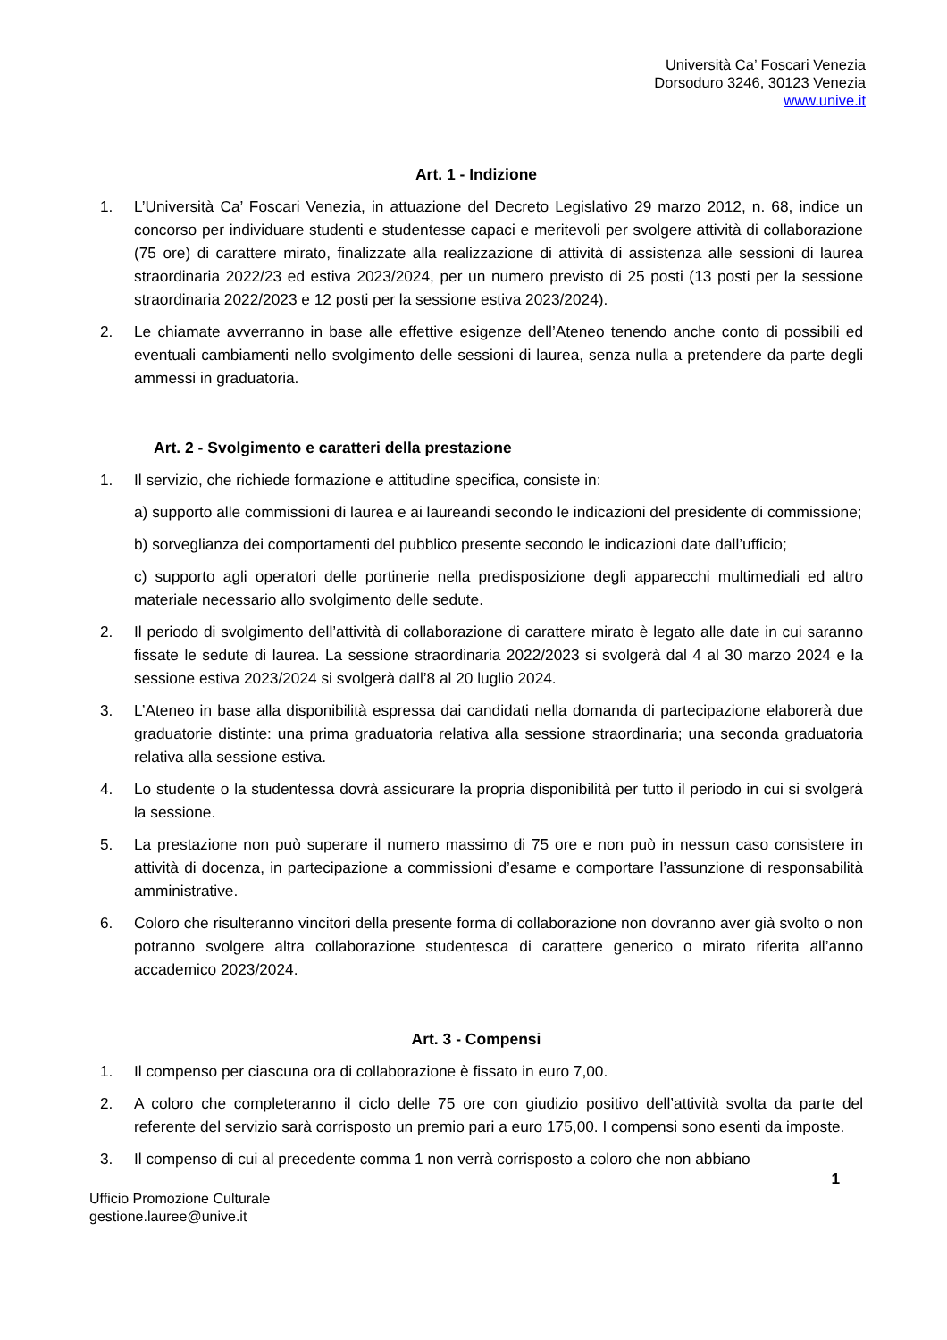Università Ca’ Foscari Venezia
Dorsoduro 3246, 30123 Venezia
www.unive.it
Art. 1 - Indizione
1. L’Università Ca’ Foscari Venezia, in attuazione del Decreto Legislativo 29 marzo 2012, n. 68, indice un concorso per individuare studenti e studentesse capaci e meritevoli per svolgere attività di collaborazione (75 ore) di carattere mirato, finalizzate alla realizzazione di attività di assistenza alle sessioni di laurea straordinaria 2022/23 ed estiva 2023/2024, per un numero previsto di 25 posti (13 posti per la sessione straordinaria 2022/2023 e 12 posti per la sessione estiva 2023/2024).
2. Le chiamate avverranno in base alle effettive esigenze dell’Ateneo tenendo anche conto di possibili ed eventuali cambiamenti nello svolgimento delle sessioni di laurea, senza nulla a pretendere da parte degli ammessi in graduatoria.
Art. 2 - Svolgimento e caratteri della prestazione
1. Il servizio, che richiede formazione e attitudine specifica, consiste in:
a) supporto alle commissioni di laurea e ai laureandi secondo le indicazioni del presidente di commissione;
b) sorveglianza dei comportamenti del pubblico presente secondo le indicazioni date dall’ufficio;
c) supporto agli operatori delle portinerie nella predisposizione degli apparecchi multimediali ed altro materiale necessario allo svolgimento delle sedute.
2. Il periodo di svolgimento dell’attività di collaborazione di carattere mirato è legato alle date in cui saranno fissate le sedute di laurea. La sessione straordinaria 2022/2023 si svolgerà dal 4 al 30 marzo 2024 e la sessione estiva 2023/2024 si svolgerà dall’8 al 20 luglio 2024.
3. L’Ateneo in base alla disponibilità espressa dai candidati nella domanda di partecipazione elaborerà due graduatorie distinte: una prima graduatoria relativa alla sessione straordinaria; una seconda graduatoria relativa alla sessione estiva.
4. Lo studente o la studentessa dovrà assicurare la propria disponibilità per tutto il periodo in cui si svolgerà la sessione.
5. La prestazione non può superare il numero massimo di 75 ore e non può in nessun caso consistere in attività di docenza, in partecipazione a commissioni d’esame e comportare l’assunzione di responsabilità amministrative.
6. Coloro che risulteranno vincitori della presente forma di collaborazione non dovranno aver già svolto o non potranno svolgere altra collaborazione studentesca di carattere generico o mirato riferita all’anno accademico 2023/2024.
Art. 3 - Compensi
1. Il compenso per ciascuna ora di collaborazione è fissato in euro 7,00.
2. A coloro che completeranno il ciclo delle 75 ore con giudizio positivo dell’attività svolta da parte del referente del servizio sarà corrisposto un premio pari a euro 175,00. I compensi sono esenti da imposte.
3. Il compenso di cui al precedente comma 1 non verrà corrisposto a coloro che non abbiano
1
Ufficio Promozione Culturale
gestione.lauree@unive.it